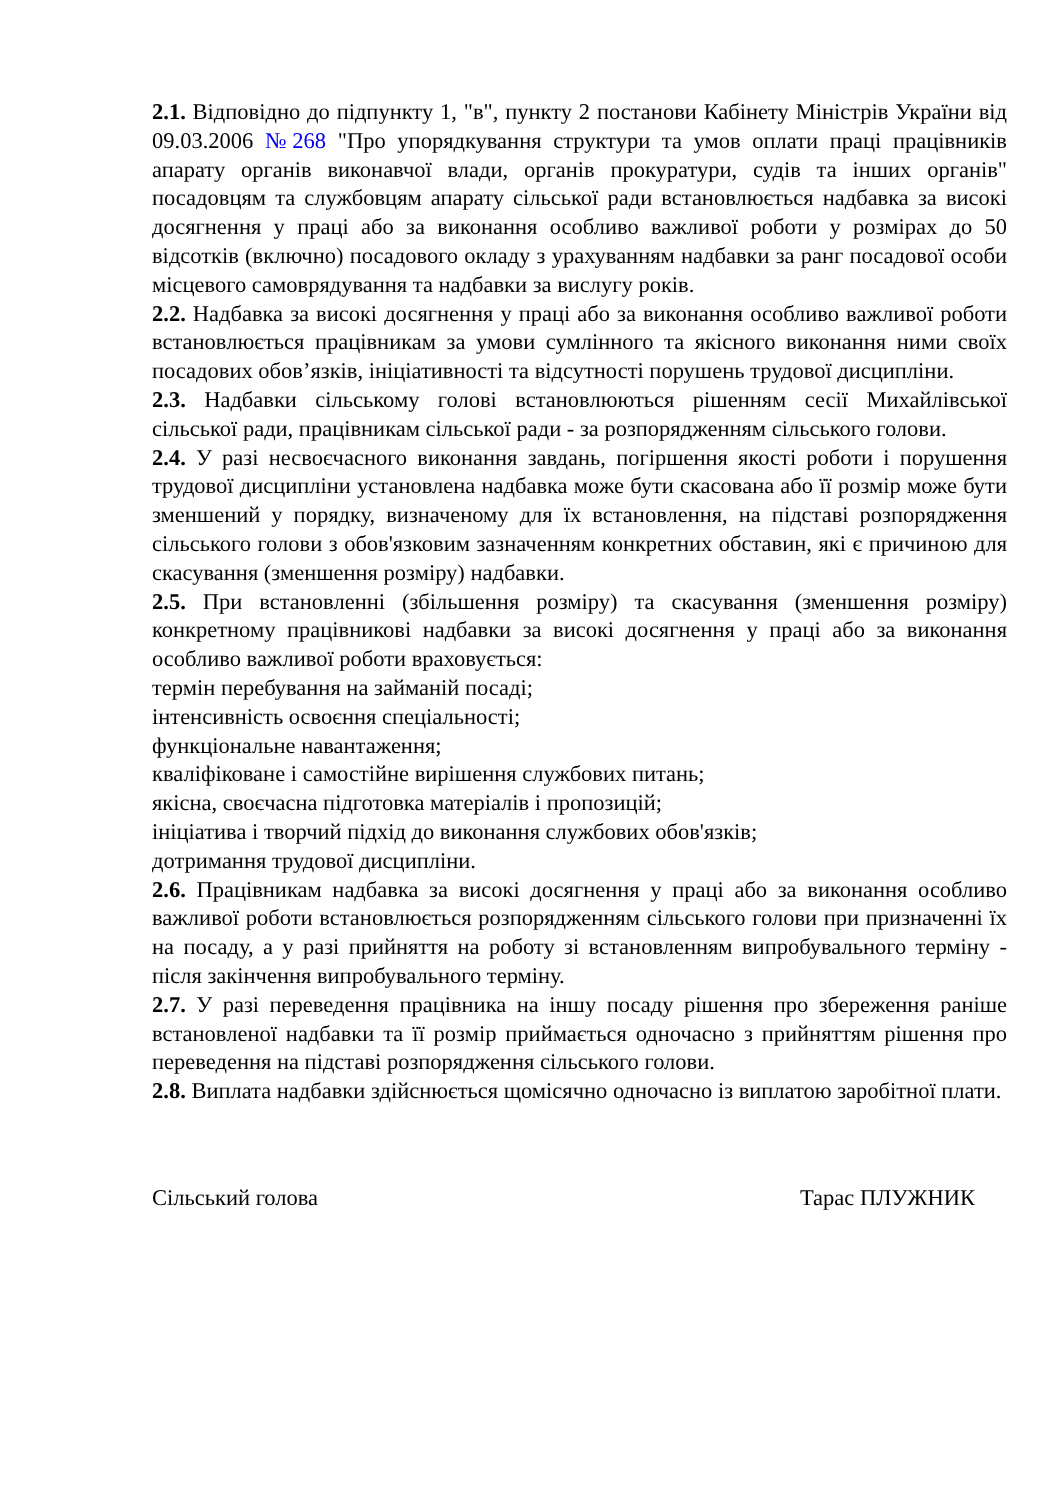2.1. Відповідно до підпункту 1, "в", пункту 2 постанови Кабінету Міністрів України від 09.03.2006 №268 "Про упорядкування структури та умов оплати праці працівників апарату органів виконавчої влади, органів прокуратури, судів та інших органів" посадовцям та службовцям апарату сільської ради встановлюється надбавка за високі досягнення у праці або за виконання особливо важливої роботи у розмірах до 50 відсотків (включно) посадового окладу з урахуванням надбавки за ранг посадової особи місцевого самоврядування та надбавки за вислугу років.
2.2. Надбавка за високі досягнення у праці або за виконання особливо важливої роботи встановлюється працівникам за умови сумлінного та якісного виконання ними своїх посадових обов’язків, ініціативності та відсутності порушень трудової дисципліни.
2.3. Надбавки сільському голові встановлюються рішенням сесії Михайлівської сільської ради, працівникам сільської ради - за розпорядженням сільського голови.
2.4. У разі несвоєчасного виконання завдань, погіршення якості роботи і порушення трудової дисципліни установлена надбавка може бути скасована або її розмір може бути зменшений у порядку, визначеному для їх встановлення, на підставі розпорядження сільського голови з обов'язковим зазначенням конкретних обставин, які є причиною для скасування (зменшення розміру) надбавки.
2.5. При встановленні (збільшення розміру) та скасування (зменшення розміру) конкретному працівникові надбавки за високі досягнення у праці або за виконання особливо важливої роботи враховується:
термін перебування на займаній посаді;
інтенсивність освоєння спеціальності;
функціональне навантаження;
кваліфіковане і самостійне вирішення службових питань;
якісна, своєчасна підготовка матеріалів і пропозицій;
ініціатива і творчий підхід до виконання службових обов'язків;
дотримання трудової дисципліни.
2.6. Працівникам надбавка за високі досягнення у праці або за виконання особливо важливої роботи встановлюється розпорядженням сільського голови при призначенні їх на посаду, а у разі прийняття на роботу зі встановленням випробувального терміну - після закінчення випробувального терміну.
2.7. У разі переведення працівника на іншу посаду рішення про збереження раніше встановленої надбавки та її розмір приймається одночасно з прийняттям рішення про переведення на підставі розпорядження сільського голови.
2.8. Виплата надбавки здійснюється щомісячно одночасно із виплатою заробітної плати.
Сільський голова Тарас ПЛУЖНИК